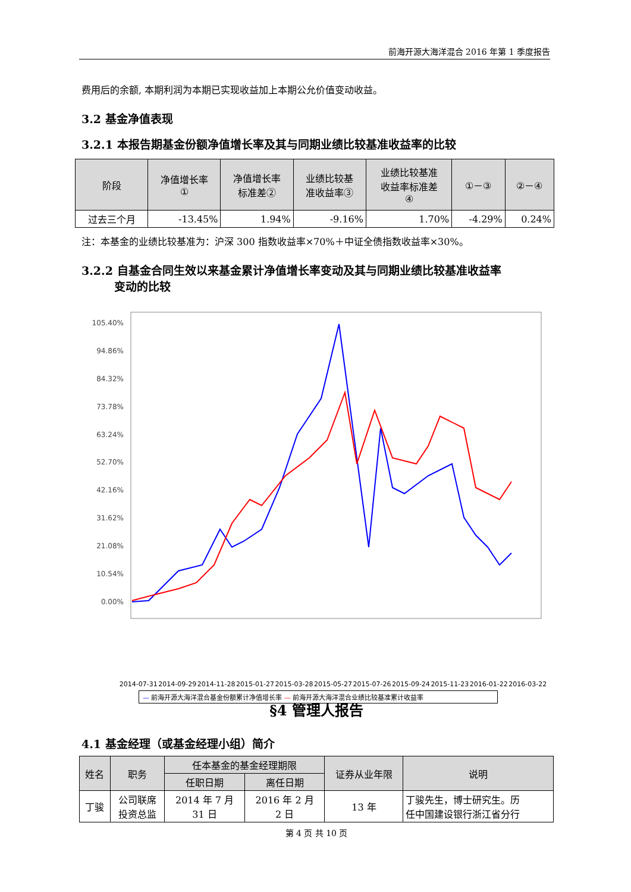前海开源大海洋混合 2016 年第 1 季度报告
费用后的余额, 本期利润为本期已实现收益加上本期公允价值变动收益。
3.2 基金净值表现
3.2.1 本报告期基金份额净值增长率及其与同期业绩比较基准收益率的比较
| 阶段 | 净值增长率 ① | 净值增长率 标准差② | 业绩比较基 准收益率③ | 业绩比较基准 收益率标准差 ④ | ①－③ | ②－④ |
| --- | --- | --- | --- | --- | --- | --- |
| 过去三个月 | -13.45% | 1.94% | -9.16% | 1.70% | -4.29% | 0.24% |
注：本基金的业绩比较基准为：沪深 300 指数收益率×70%＋中证全债指数收益率×30%。
3.2.2 自基金合同生效以来基金累计净值增长率变动及其与同期业绩比较基准收益率
变动的比较
105.40%
94.86%
84.32%
73.78%
63.24%
52.70%
42.16%
31.62%
21.08%
10.54%
0.00%
2014-07-31 2014-09-29 2014-11-28 2015-01-27 2015-03-28 2015-05-27 2015-07-26 2015-09-24 2015-11-23 2016-01-22 2016-03-22
— 前海开源大海洋混合基金份额累计净值增长率 — 前海开源大海洋混合业绩比较基准累计收益率
§4 管理人报告
4.1 基金经理（或基金经理小组）简介
| 姓名 | 职务 | 任本基金的基金经理期限 | | 证券从业年限 | 说明 |
| --- | --- | --- | --- | --- | --- |
| | | 任职日期 | 离任日期 | | |
| 丁骏 | 公司联席 投资总监 | 2014 年 7 月 31 日 | 2016 年 2 月 2 日 | 13 年 | 丁骏先生，博士研究生。历 任中国建设银行浙江省分行 |
第 4 页 共 10 页